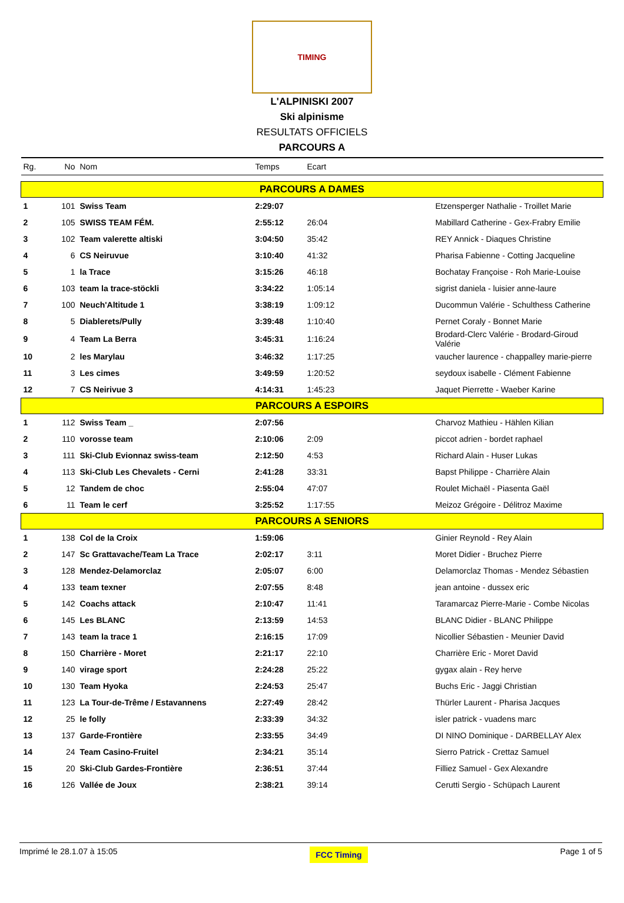TIMING
L'ALPINISKI 2007
Ski alpinisme
RESULTATS OFFICIELS
PARCOURS A
| Rg. | No | Nom | Temps | Ecart | |
| PARCOURS A DAMES | | | | | |
| 1 | 101 | Swiss Team | 2:29:07 | | Etzensperger Nathalie - Troillet Marie |
| 2 | 105 | SWISS TEAM FÉM. | 2:55:12 | 26:04 | Mabillard Catherine - Gex-Frabry Emilie |
| 3 | 102 | Team valerette altiski | 3:04:50 | 35:42 | REY Annick - Diaques Christine |
| 4 | 6 | CS Neiruvue | 3:10:40 | 41:32 | Pharisa Fabienne - Cotting Jacqueline |
| 5 | 1 | la Trace | 3:15:26 | 46:18 | Bochatay Françoise - Roh Marie-Louise |
| 6 | 103 | team la trace-stöckli | 3:34:22 | 1:05:14 | sigrist daniela - luisier anne-laure |
| 7 | 100 | Neuch'Altitude 1 | 3:38:19 | 1:09:12 | Ducommun Valérie - Schulthess Catherine |
| 8 | 5 | Diablerets/Pully | 3:39:48 | 1:10:40 | Pernet Coraly - Bonnet Marie |
| 9 | 4 | Team La Berra | 3:45:31 | 1:16:24 | Brodard-Clerc Valérie - Brodard-Giroud Valérie |
| 10 | 2 | les Marylau | 3:46:32 | 1:17:25 | vaucher laurence - chappalley marie-pierre |
| 11 | 3 | Les cimes | 3:49:59 | 1:20:52 | seydoux isabelle - Clément Fabienne |
| 12 | 7 | CS Neirivue 3 | 4:14:31 | 1:45:23 | Jaquet Pierrette - Waeber Karine |
| PARCOURS A ESPOIRS | | | | | |
| 1 | 112 | Swiss Team _ | 2:07:56 | | Charvoz Mathieu - Hählen Kilian |
| 2 | 110 | vorosse team | 2:10:06 | 2:09 | piccot adrien - bordet raphael |
| 3 | 111 | Ski-Club Evionnaz swiss-team | 2:12:50 | 4:53 | Richard Alain - Huser Lukas |
| 4 | 113 | Ski-Club Les Chevalets - Cerni | 2:41:28 | 33:31 | Bapst Philippe - Charrière Alain |
| 5 | 12 | Tandem de choc | 2:55:04 | 47:07 | Roulet Michaël - Piasenta Gaël |
| 6 | 11 | Team le cerf | 3:25:52 | 1:17:55 | Meizoz Grégoire - Délitroz Maxime |
| PARCOURS A SENIORS | | | | | |
| 1 | 138 | Col de la Croix | 1:59:06 | | Ginier Reynold - Rey Alain |
| 2 | 147 | Sc Grattavache/Team La Trace | 2:02:17 | 3:11 | Moret Didier - Bruchez Pierre |
| 3 | 128 | Mendez-Delamorclaz | 2:05:07 | 6:00 | Delamorclaz Thomas - Mendez Sébastien |
| 4 | 133 | team texner | 2:07:55 | 8:48 | jean antoine - dussex eric |
| 5 | 142 | Coachs attack | 2:10:47 | 11:41 | Taramarcaz Pierre-Marie - Combe Nicolas |
| 6 | 145 | Les BLANC | 2:13:59 | 14:53 | BLANC Didier - BLANC Philippe |
| 7 | 143 | team la trace 1 | 2:16:15 | 17:09 | Nicollier Sébastien - Meunier David |
| 8 | 150 | Charrière - Moret | 2:21:17 | 22:10 | Charrière Eric - Moret David |
| 9 | 140 | virage sport | 2:24:28 | 25:22 | gygax alain - Rey herve |
| 10 | 130 | Team Hyoka | 2:24:53 | 25:47 | Buchs Eric - Jaggi Christian |
| 11 | 123 | La Tour-de-Trême / Estavannens | 2:27:49 | 28:42 | Thürler Laurent - Pharisa Jacques |
| 12 | 25 | le folly | 2:33:39 | 34:32 | isler patrick - vuadens marc |
| 13 | 137 | Garde-Frontière | 2:33:55 | 34:49 | DI NINO Dominique - DARBELLAY Alex |
| 14 | 24 | Team Casino-Fruitel | 2:34:21 | 35:14 | Sierro Patrick - Crettaz Samuel |
| 15 | 20 | Ski-Club Gardes-Frontière | 2:36:51 | 37:44 | Filliez Samuel - Gex Alexandre |
| 16 | 126 | Vallée de Joux | 2:38:21 | 39:14 | Cerutti Sergio - Schüpach Laurent |
Imprimé le 28.1.07 à 15:05 FCC Timing Page 1 of 5